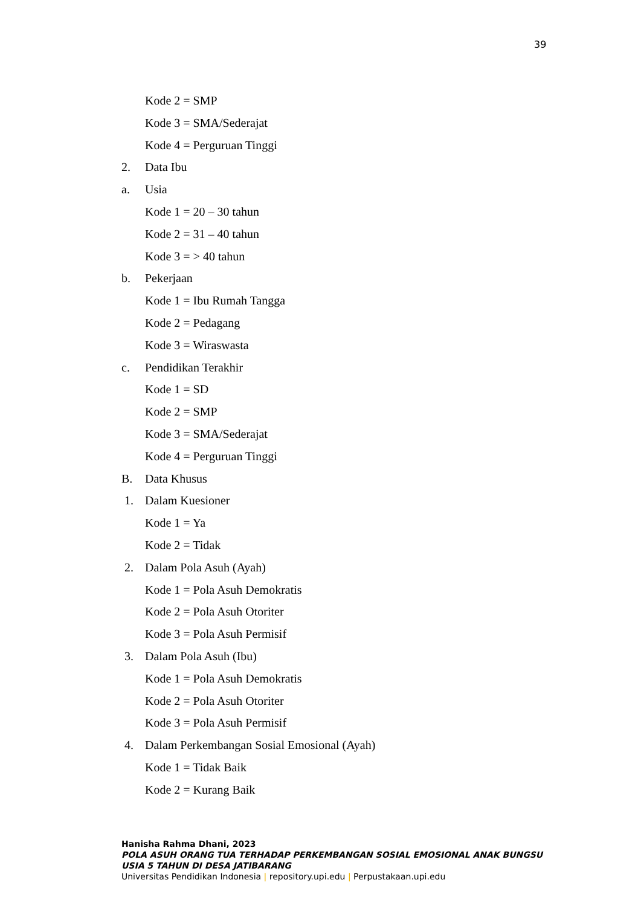39
Kode 2 = SMP
Kode 3 = SMA/Sederajat
Kode 4 = Perguruan Tinggi
2. Data Ibu
a. Usia
Kode 1 = 20 – 30 tahun
Kode 2 = 31 – 40 tahun
Kode 3 = > 40 tahun
b. Pekerjaan
Kode 1 = Ibu Rumah Tangga
Kode 2 = Pedagang
Kode 3 = Wiraswasta
c. Pendidikan Terakhir
Kode 1 = SD
Kode 2 = SMP
Kode 3 = SMA/Sederajat
Kode 4 = Perguruan Tinggi
B. Data Khusus
1. Dalam Kuesioner
Kode 1 = Ya
Kode 2 = Tidak
2. Dalam Pola Asuh (Ayah)
Kode 1 = Pola Asuh Demokratis
Kode 2 = Pola Asuh Otoriter
Kode 3 = Pola Asuh Permisif
3. Dalam Pola Asuh (Ibu)
Kode 1 = Pola Asuh Demokratis
Kode 2 = Pola Asuh Otoriter
Kode 3 = Pola Asuh Permisif
4. Dalam Perkembangan Sosial Emosional (Ayah)
Kode 1 = Tidak Baik
Kode 2 = Kurang Baik
Hanisha Rahma Dhani, 2023
POLA ASUH ORANG TUA TERHADAP PERKEMBANGAN SOSIAL EMOSIONAL ANAK BUNGSU USIA 5 TAHUN DI DESA JATIBARANG
Universitas Pendidikan Indonesia | repository.upi.edu | Perpustakaan.upi.edu